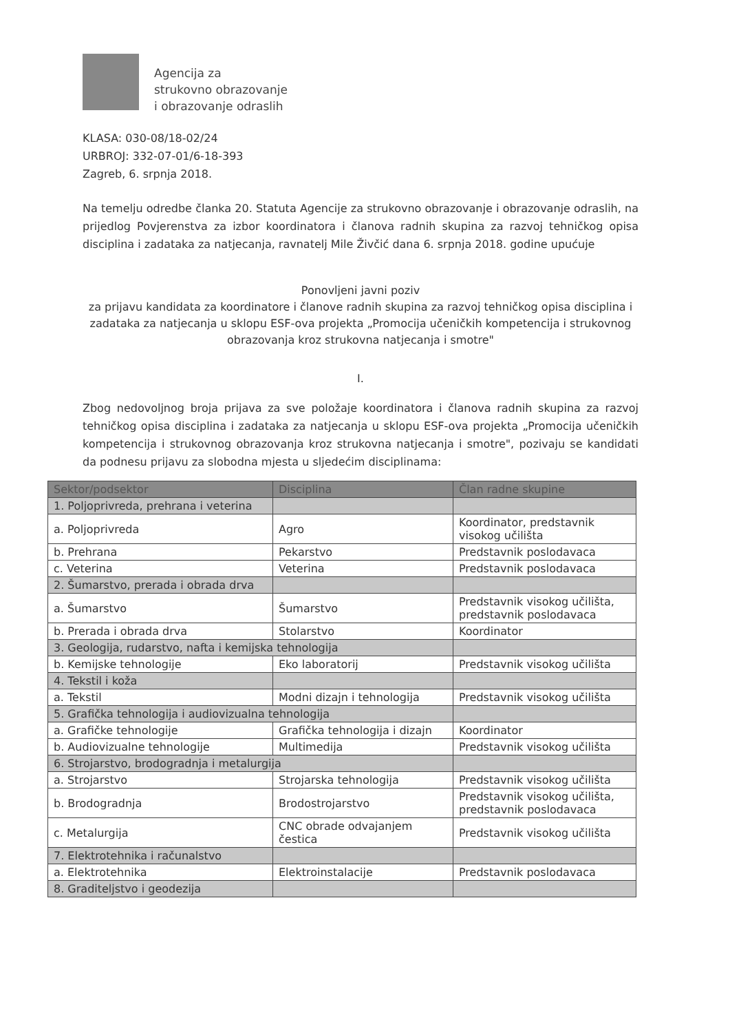Agencija za
strukovno obrazovanje
i obrazovanje odraslih
KLASA: 030-08/18-02/24
URBROJ: 332-07-01/6-18-393
Zagreb, 6. srpnja 2018.
Na temelju odredbe članka 20. Statuta Agencije za strukovno obrazovanje i obrazovanje odraslih, na prijedlog Povjerenstva za izbor koordinatora i članova radnih skupina za razvoj tehničkog opisa disciplina i zadataka za natjecanja, ravnatelj Mile Živčić dana 6. srpnja 2018. godine upućuje
Ponovljeni javni poziv
za prijavu kandidata za koordinatore i članove radnih skupina za razvoj tehničkog opisa disciplina i zadataka za natjecanja u sklopu ESF-ova projekta „Promocija učeničkih kompetencija i strukovnog obrazovanja kroz strukovna natjecanja i smotre"
I.
Zbog nedovoljnog broja prijava za sve položaje koordinatora i članova radnih skupina za razvoj tehničkog opisa disciplina i zadataka za natjecanja u sklopu ESF-ova projekta „Promocija učeničkih kompetencija i strukovnog obrazovanja kroz strukovna natjecanja i smotre", pozivaju se kandidati da podnesu prijavu za slobodna mjesta u sljedećim disciplinama:
| Sektor/podsektor | Disciplina | Član radne skupine |
| --- | --- | --- |
| 1. Poljoprivreda, prehrana i veterina | | |
| a. Poljoprivreda | Agro | Koordinator, predstavnik visokog učilišta |
| b. Prehrana | Pekarstvo | Predstavnik poslodavaca |
| c. Veterina | Veterina | Predstavnik poslodavaca |
| 2. Šumarstvo, prerada i obrada drva | | |
| a. Šumarstvo | Šumarstvo | Predstavnik visokog učilišta, predstavnik poslodavaca |
| b. Prerada i obrada drva | Stolarstvo | Koordinator |
| 3. Geologija, rudarstvo, nafta i kemijska tehnologija | | |
| b. Kemijske tehnologije | Eko laboratorij | Predstavnik visokog učilišta |
| 4. Tekstil i koža | | |
| a. Tekstil | Modni dizajn i tehnologija | Predstavnik visokog učilišta |
| 5. Grafička tehnologija i audiovizualna tehnologija | | |
| a. Grafičke tehnologije | Grafička tehnologija i dizajn | Koordinator |
| b. Audiovizualne tehnologije | Multimedija | Predstavnik visokog učilišta |
| 6. Strojarstvo, brodogradnja i metalurgija | | |
| a. Strojarstvo | Strojarska tehnologija | Predstavnik visokog učilišta |
| b. Brodogradnja | Brodostrojarstvo | Predstavnik visokog učilišta, predstavnik poslodavaca |
| c. Metalurgija | CNC obrade odvajanjem čestica | Predstavnik visokog učilišta |
| 7. Elektrotehnika i računalstvo | | |
| a. Elektrotehnika | Elektroinstalacije | Predstavnik poslodavaca |
| 8. Graditeljstvo i geodezija | | |